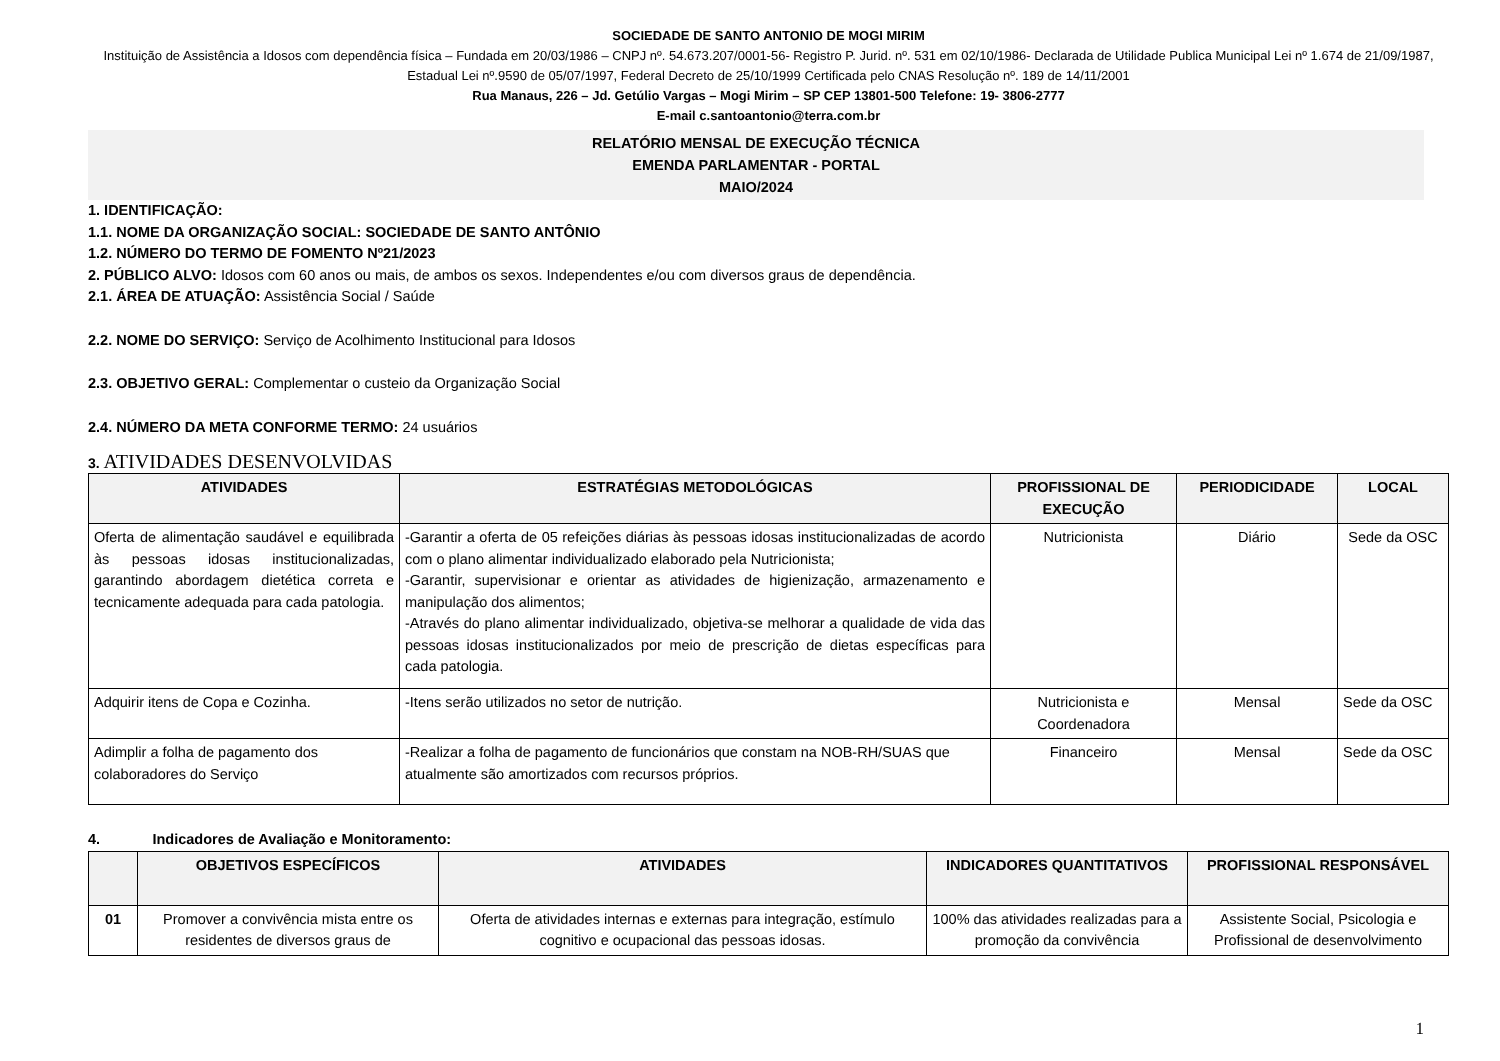SOCIEDADE DE SANTO ANTONIO DE MOGI MIRIM
Instituição de Assistência a Idosos com dependência física – Fundada em 20/03/1986 – CNPJ nº. 54.673.207/0001-56- Registro P. Jurid. nº. 531 em 02/10/1986- Declarada de Utilidade Publica Municipal Lei nº 1.674 de 21/09/1987, Estadual Lei nº.9590 de 05/07/1997, Federal Decreto de 25/10/1999 Certificada pelo CNAS Resolução nº. 189 de 14/11/2001
Rua Manaus, 226 – Jd. Getúlio Vargas – Mogi Mirim – SP CEP 13801-500 Telefone: 19- 3806-2777
E-mail c.santoantonio@terra.com.br
RELATÓRIO MENSAL DE EXECUÇÃO TÉCNICA
EMENDA PARLAMENTAR - PORTAL
MAIO/2024
1. IDENTIFICAÇÃO:
1.1. NOME DA ORGANIZAÇÃO SOCIAL: SOCIEDADE DE SANTO ANTÔNIO
1.2. NÚMERO DO TERMO DE FOMENTO Nº21/2023
2. PÚBLICO ALVO: Idosos com 60 anos ou mais, de ambos os sexos. Independentes e/ou com diversos graus de dependência.
2.1. ÁREA DE ATUAÇÃO: Assistência Social / Saúde
2.2. NOME DO SERVIÇO: Serviço de Acolhimento Institucional para Idosos
2.3. OBJETIVO GERAL: Complementar o custeio da Organização Social
2.4. NÚMERO DA META CONFORME TERMO: 24 usuários
3. ATIVIDADES DESENVOLVIDAS
| ATIVIDADES | ESTRATÉGIAS METODOLÓGICAS | PROFISSIONAL DE EXECUÇÃO | PERIODICIDADE | LOCAL |
| --- | --- | --- | --- | --- |
| Oferta de alimentação saudável e equilibrada às pessoas idosas institucionalizadas, garantindo abordagem dietética correta e tecnicamente adequada para cada patologia. | -Garantir a oferta de 05 refeições diárias às pessoas idosas institucionalizadas de acordo com o plano alimentar individualizado elaborado pela Nutricionista; -Garantir, supervisionar e orientar as atividades de higienização, armazenamento e manipulação dos alimentos; -Através do plano alimentar individualizado, objetiva-se melhorar a qualidade de vida das pessoas idosas institucionalizados por meio de prescrição de dietas específicas para cada patologia. | Nutricionista | Diário | Sede da OSC |
| Adquirir itens de Copa e Cozinha. | -Itens serão utilizados no setor de nutrição. | Nutricionista e Coordenadora | Mensal | Sede da OSC |
| Adimplir a folha de pagamento dos colaboradores do Serviço | -Realizar a folha de pagamento de funcionários que constam na NOB-RH/SUAS que atualmente são amortizados com recursos próprios. | Financeiro | Mensal | Sede da OSC |
4. Indicadores de Avaliação e Monitoramento:
| | OBJETIVOS ESPECÍFICOS | ATIVIDADES | INDICADORES QUANTITATIVOS | PROFISSIONAL RESPONSÁVEL |
| --- | --- | --- | --- | --- |
| 01 | Promover a convivência mista entre os residentes de diversos graus de | Oferta de atividades internas e externas para integração, estímulo cognitivo e ocupacional das pessoas idosas. | 100% das atividades realizadas para a promoção da convivência | Assistente Social, Psicologia e Profissional de desenvolvimento |
1